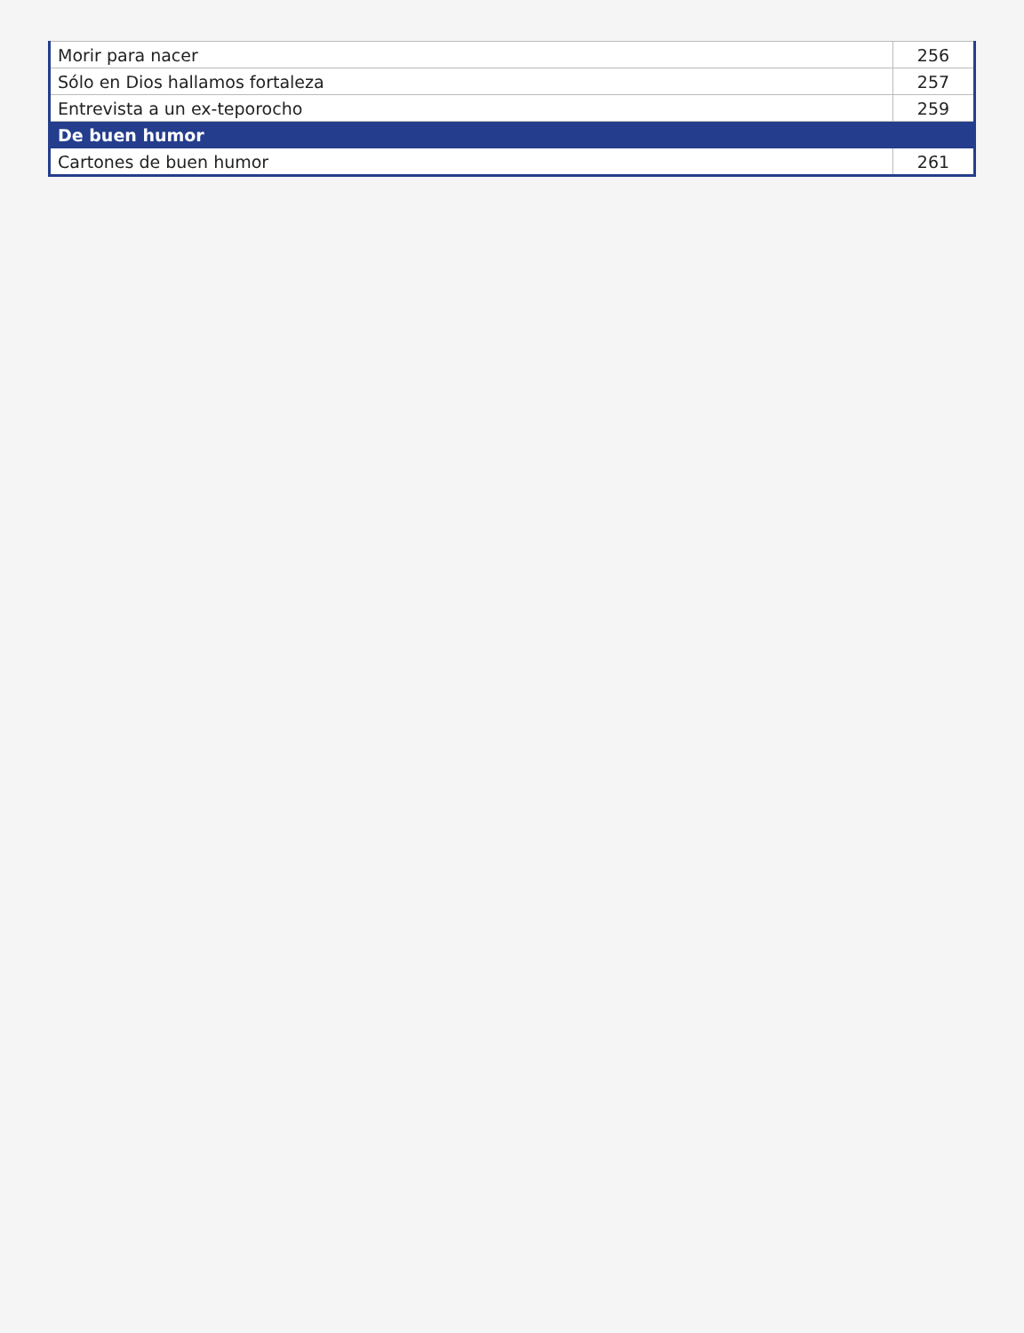| Morir para nacer | 256 |
| Sólo en Dios hallamos fortaleza | 257 |
| Entrevista a un ex-teporocho | 259 |
| De buen humor | |
| Cartones de buen humor | 261 |